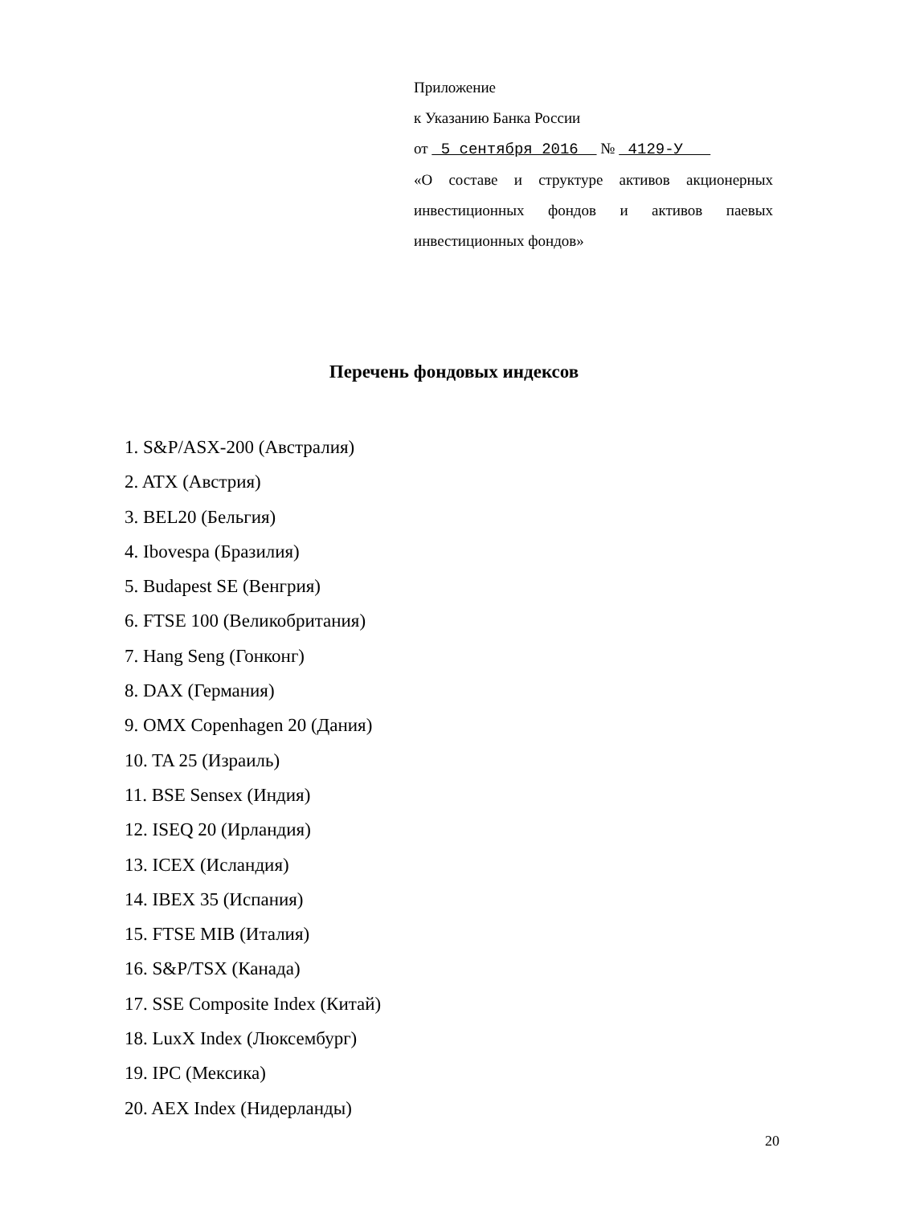Приложение
к Указанию Банка России
от 5 сентября 2016 № 4129-У
«О составе и структуре активов акционерных инвестиционных фондов и активов паевых инвестиционных фондов»
Перечень фондовых индексов
1. S&P/ASX-200 (Австралия)
2. ATX (Австрия)
3. BEL20 (Бельгия)
4. Ibovespa (Бразилия)
5. Budapest SE (Венгрия)
6. FTSE 100 (Великобритания)
7. Hang Seng (Гонконг)
8. DAX (Германия)
9. OMX Copenhagen 20 (Дания)
10. TA 25 (Израиль)
11. BSE Sensex (Индия)
12. ISEQ 20 (Ирландия)
13. ICEX (Исландия)
14. IBEX 35 (Испания)
15. FTSE MIB (Италия)
16. S&P/TSX (Канада)
17. SSE Composite Index (Китай)
18. LuxX Index (Люксембург)
19. IPC (Мексика)
20. AEX Index (Нидерланды)
20